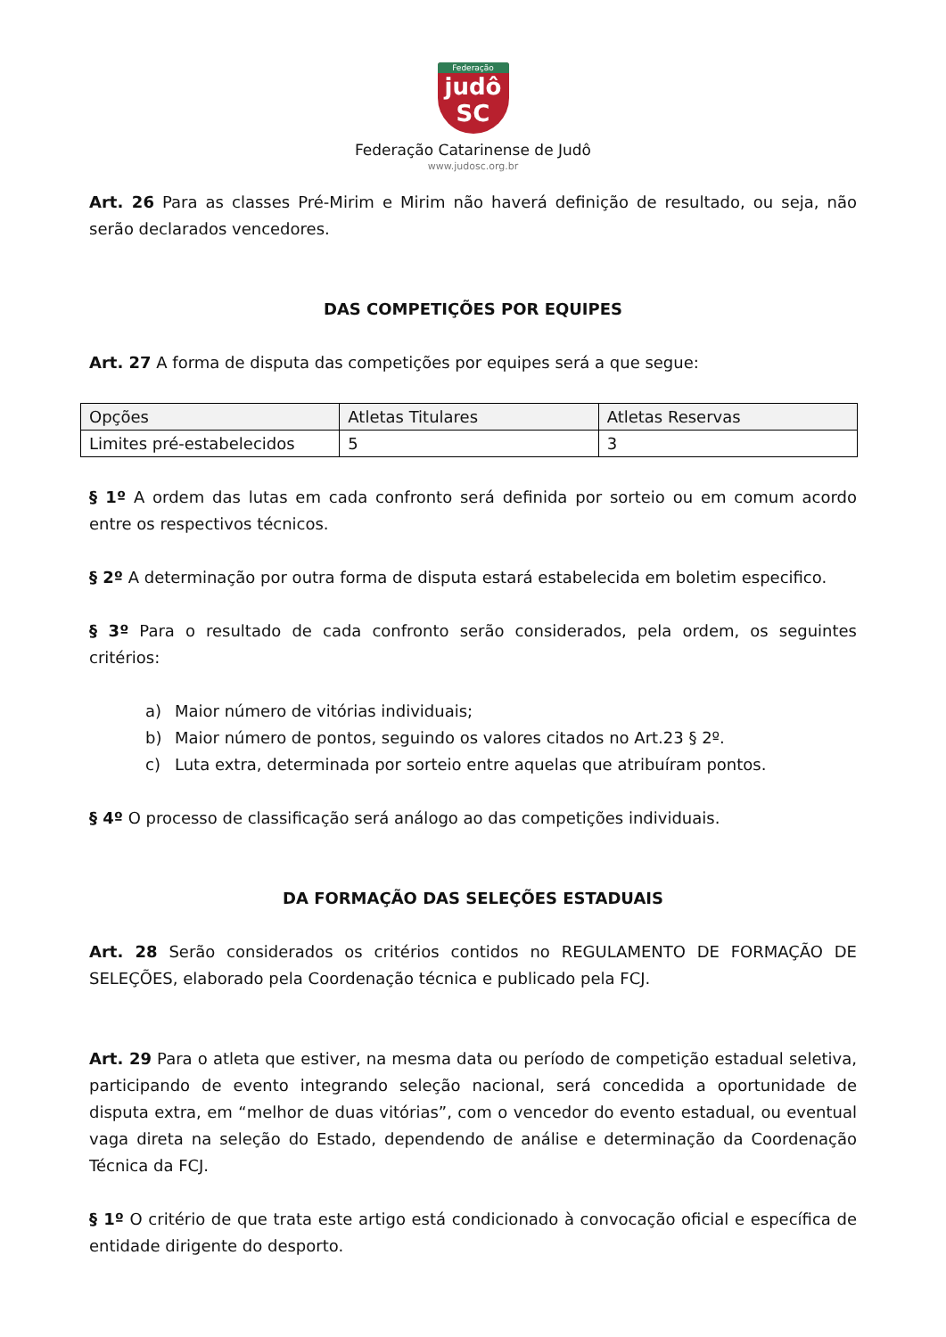Federação
judô
SC
Federação Catarinense de Judô
www.judosc.org.br
Art. 26 Para as classes Pré-Mirim e Mirim não haverá definição de resultado, ou seja, não serão declarados vencedores.
DAS COMPETIÇÕES POR EQUIPES
Art. 27 A forma de disputa das competições por equipes será a que segue:
| Opções | Atletas Titulares | Atletas Reservas |
| Limites pré-estabelecidos | 5 | 3 |
§ 1º A ordem das lutas em cada confronto será definida por sorteio ou em comum acordo entre os respectivos técnicos.
§ 2º A determinação por outra forma de disputa estará estabelecida em boletim especifico.
§ 3º Para o resultado de cada confronto serão considerados, pela ordem, os seguintes critérios:
a) Maior número de vitórias individuais;
b) Maior número de pontos, seguindo os valores citados no Art.23 § 2º.
c) Luta extra, determinada por sorteio entre aquelas que atribuíram pontos.
§ 4º O processo de classificação será análogo ao das competições individuais.
DA FORMAÇÃO DAS SELEÇÕES ESTADUAIS
Art. 28 Serão considerados os critérios contidos no REGULAMENTO DE FORMAÇÃO DE SELEÇÕES, elaborado pela Coordenação técnica e publicado pela FCJ.
Art. 29 Para o atleta que estiver, na mesma data ou período de competição estadual seletiva, participando de evento integrando seleção nacional, será concedida a oportunidade de disputa extra, em “melhor de duas vitórias”, com o vencedor do evento estadual, ou eventual vaga direta na seleção do Estado, dependendo de análise e determinação da Coordenação Técnica da FCJ.
§ 1º O critério de que trata este artigo está condicionado à convocação oficial e específica de entidade dirigente do desporto.